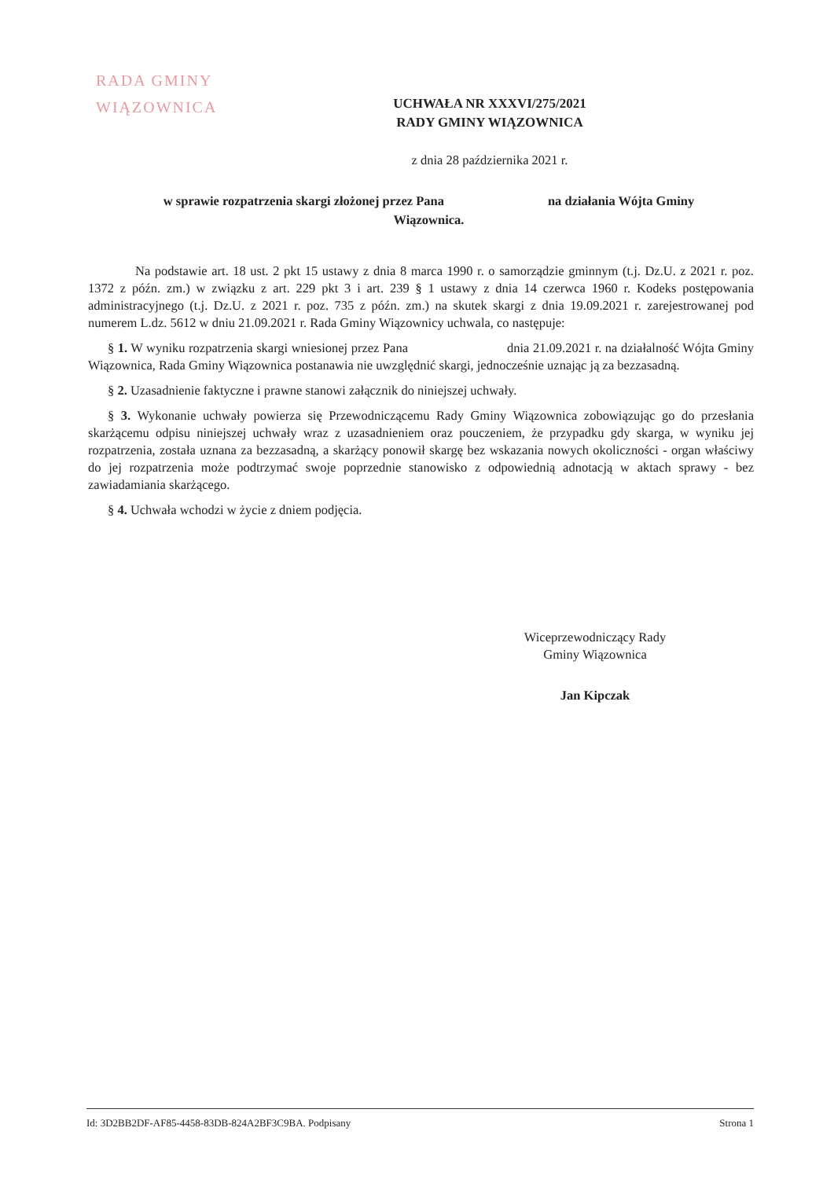RADA GMINY
WIĄZOWNICA
UCHWAŁA NR XXXVI/275/2021
RADY GMINY WIĄZOWNICA
z dnia 28 października 2021 r.
w sprawie rozpatrzenia skargi złożonej przez Pana na działania Wójta Gminy
Wiązownica.
Na podstawie art. 18 ust. 2 pkt 15 ustawy z dnia 8 marca 1990 r. o samorządzie gminnym (t.j. Dz.U. z 2021 r. poz. 1372 z późn. zm.) w związku z art. 229 pkt 3 i art. 239 § 1 ustawy z dnia 14 czerwca 1960 r. Kodeks postępowania administracyjnego (t.j. Dz.U. z 2021 r. poz. 735 z późn. zm.) na skutek skargi z dnia 19.09.2021 r. zarejestrowanej pod numerem L.dz. 5612 w dniu 21.09.2021 r. Rada Gminy Wiązownicy uchwala, co następuje:
§ 1. W wyniku rozpatrzenia skargi wniesionej przez Pana dnia 21.09.2021 r. na działalność Wójta Gminy Wiązownica, Rada Gminy Wiązownica postanawia nie uwzględnić skargi, jednocześnie uznając ją za bezzasadną.
§ 2. Uzasadnienie faktyczne i prawne stanowi załącznik do niniejszej uchwały.
§ 3. Wykonanie uchwały powierza się Przewodniczącemu Rady Gminy Wiązownica zobowiązując go do przesłania skarżącemu odpisu niniejszej uchwały wraz z uzasadnieniem oraz pouczeniem, że przypadku gdy skarga, w wyniku jej rozpatrzenia, została uznana za bezzasadną, a skarżący ponowił skargę bez wskazania nowych okoliczności - organ właściwy do jej rozpatrzenia może podtrzymać swoje poprzednie stanowisko z odpowiednią adnotacją w aktach sprawy - bez zawiadamiania skarżącego.
§ 4. Uchwała wchodzi w życie z dniem podjęcia.
Wiceprzewodniczący Rady
Gminy Wiązownica
Jan Kipczak
Id: 3D2BB2DF-AF85-4458-83DB-824A2BF3C9BA. Podpisany Strona 1